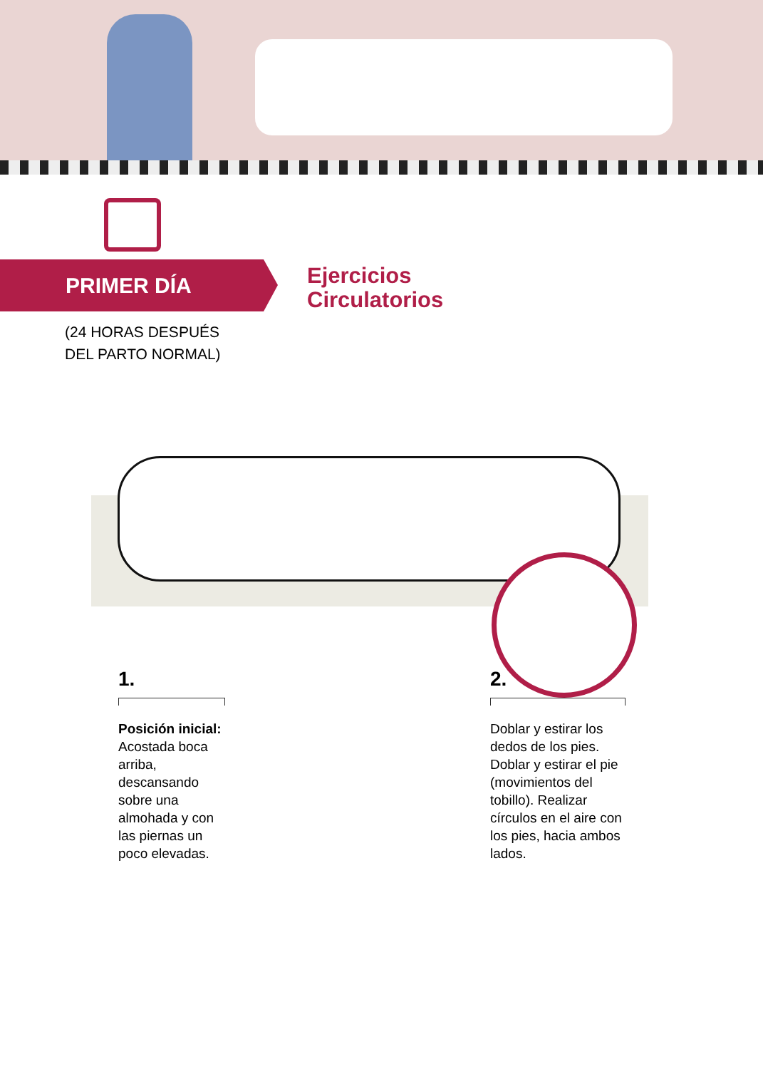PRIMER DÍA
(24 HORAS DESPUÉS
DEL PARTO NORMAL)
Ejercicios
Circulatorios
1.
Posición inicial:
Acostada boca arriba, descansando sobre una almohada y con las piernas un poco elevadas.
2.
Doblar y estirar los dedos de los pies. Doblar y estirar el pie (movimientos del tobillo). Realizar círculos en el aire con los pies, hacia ambos lados.